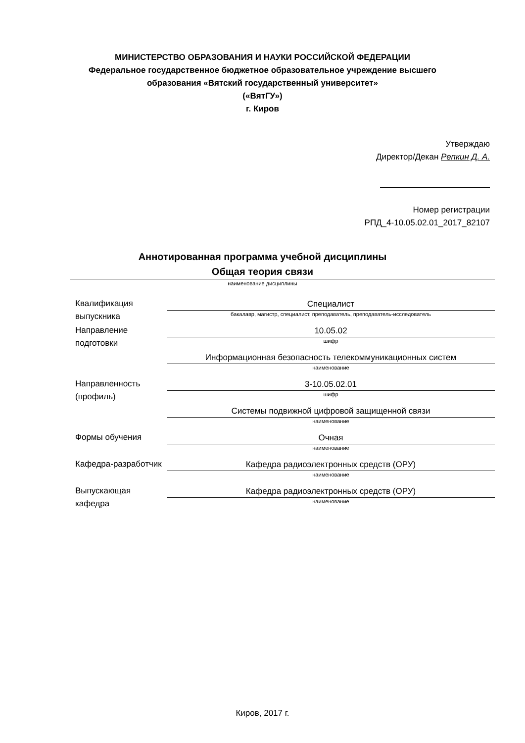МИНИСТЕРСТВО ОБРАЗОВАНИЯ И НАУКИ РОССИЙСКОЙ ФЕДЕРАЦИИ
Федеральное государственное бюджетное образовательное учреждение высшего образования «Вятский государственный университет»
(«ВятГУ»)
г. Киров
Утверждаю
Директор/Декан Репкин Д. А.
Номер регистрации
РПД_4-10.05.02.01_2017_82107
Аннотированная программа учебной дисциплины
Общая теория связи
наименование дисциплины
| Квалификация выпускника | Специалист бакалавр, магистр, специалист, преподаватель, преподаватель-исследователь |
| Направление подготовки | 10.05.02 шифр |
| | Информационная безопасность телекоммуникационных систем наименование |
| Направленность (профиль) | 3-10.05.02.01 шифр |
| | Системы подвижной цифровой защищенной связи наименование |
| Формы обучения | Очная наименование |
| Кафедра-разработчик | Кафедра радиоэлектронных средств (ОРУ) наименование |
| Выпускающая кафедра | Кафедра радиоэлектронных средств (ОРУ) наименование |
Киров, 2017 г.